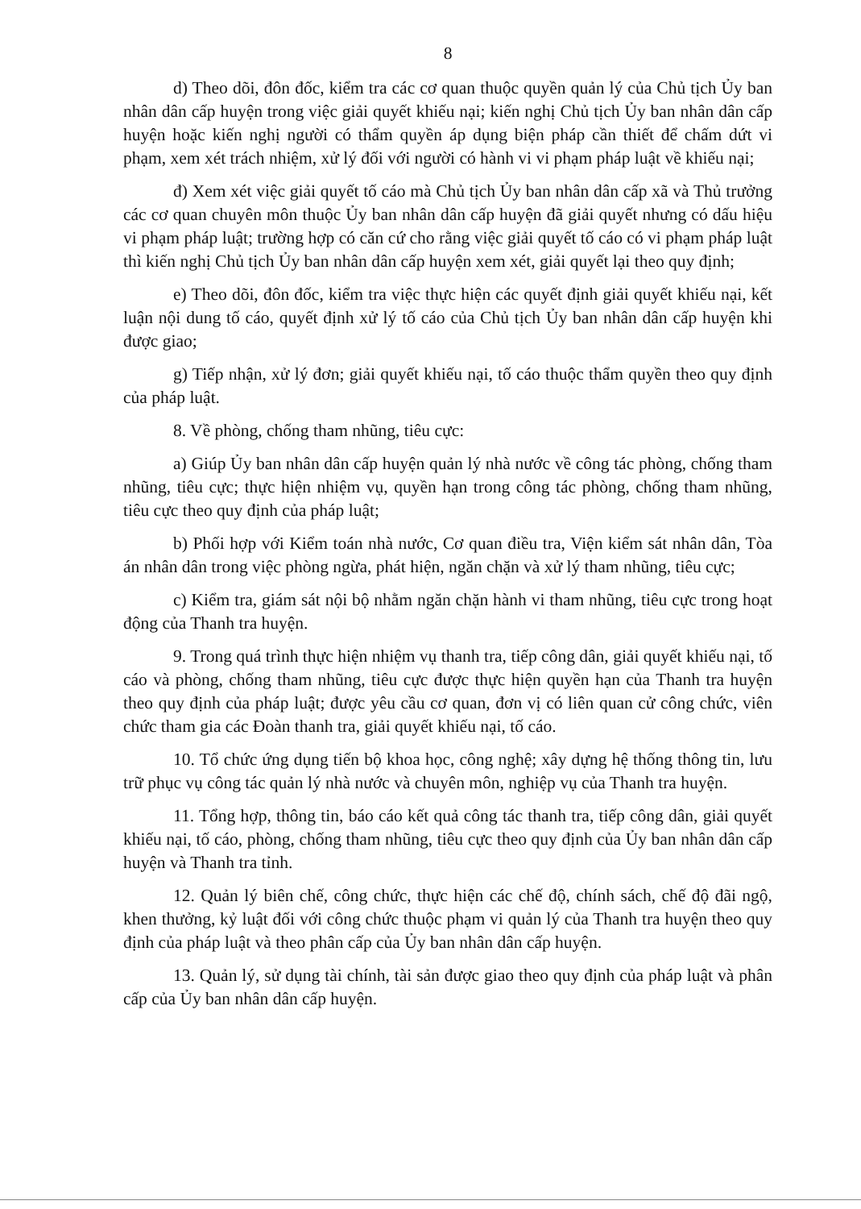8
d) Theo dõi, đôn đốc, kiểm tra các cơ quan thuộc quyền quản lý của Chủ tịch Ủy ban nhân dân cấp huyện trong việc giải quyết khiếu nại; kiến nghị Chủ tịch Ủy ban nhân dân cấp huyện hoặc kiến nghị người có thẩm quyền áp dụng biện pháp cần thiết để chấm dứt vi phạm, xem xét trách nhiệm, xử lý đối với người có hành vi vi phạm pháp luật về khiếu nại;
đ) Xem xét việc giải quyết tố cáo mà Chủ tịch Ủy ban nhân dân cấp xã và Thủ trưởng các cơ quan chuyên môn thuộc Ủy ban nhân dân cấp huyện đã giải quyết nhưng có dấu hiệu vi phạm pháp luật; trường hợp có căn cứ cho rằng việc giải quyết tố cáo có vi phạm pháp luật thì kiến nghị Chủ tịch Ủy ban nhân dân cấp huyện xem xét, giải quyết lại theo quy định;
e) Theo dõi, đôn đốc, kiểm tra việc thực hiện các quyết định giải quyết khiếu nại, kết luận nội dung tố cáo, quyết định xử lý tố cáo của Chủ tịch Ủy ban nhân dân cấp huyện khi được giao;
g) Tiếp nhận, xử lý đơn; giải quyết khiếu nại, tố cáo thuộc thẩm quyền theo quy định của pháp luật.
8. Về phòng, chống tham nhũng, tiêu cực:
a) Giúp Ủy ban nhân dân cấp huyện quản lý nhà nước về công tác phòng, chống tham nhũng, tiêu cực; thực hiện nhiệm vụ, quyền hạn trong công tác phòng, chống tham nhũng, tiêu cực theo quy định của pháp luật;
b) Phối hợp với Kiểm toán nhà nước, Cơ quan điều tra, Viện kiểm sát nhân dân, Tòa án nhân dân trong việc phòng ngừa, phát hiện, ngăn chặn và xử lý tham nhũng, tiêu cực;
c) Kiểm tra, giám sát nội bộ nhằm ngăn chặn hành vi tham nhũng, tiêu cực trong hoạt động của Thanh tra huyện.
9. Trong quá trình thực hiện nhiệm vụ thanh tra, tiếp công dân, giải quyết khiếu nại, tố cáo và phòng, chống tham nhũng, tiêu cực được thực hiện quyền hạn của Thanh tra huyện theo quy định của pháp luật; được yêu cầu cơ quan, đơn vị có liên quan cử công chức, viên chức tham gia các Đoàn thanh tra, giải quyết khiếu nại, tố cáo.
10. Tổ chức ứng dụng tiến bộ khoa học, công nghệ; xây dựng hệ thống thông tin, lưu trữ phục vụ công tác quản lý nhà nước và chuyên môn, nghiệp vụ của Thanh tra huyện.
11. Tổng hợp, thông tin, báo cáo kết quả công tác thanh tra, tiếp công dân, giải quyết khiếu nại, tố cáo, phòng, chống tham nhũng, tiêu cực theo quy định của Ủy ban nhân dân cấp huyện và Thanh tra tỉnh.
12. Quản lý biên chế, công chức, thực hiện các chế độ, chính sách, chế độ đãi ngộ, khen thưởng, kỷ luật đối với công chức thuộc phạm vi quản lý của Thanh tra huyện theo quy định của pháp luật và theo phân cấp của Ủy ban nhân dân cấp huyện.
13. Quản lý, sử dụng tài chính, tài sản được giao theo quy định của pháp luật và phân cấp của Ủy ban nhân dân cấp huyện.